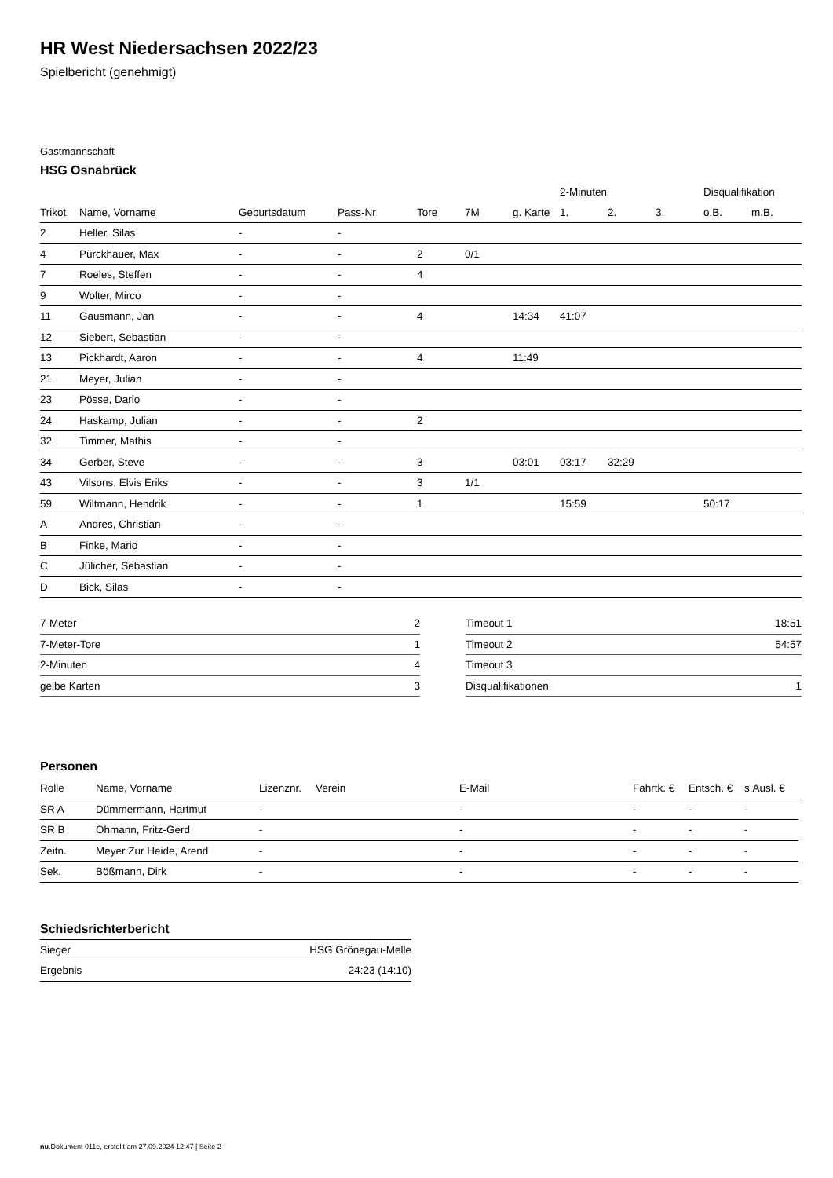HR West Niedersachsen 2022/23
Spielbericht (genehmigt)
Gastmannschaft
HSG Osnabrück
| | | | | | | | 2-Minuten | | | Disqualifikation | |
| --- | --- | --- | --- | --- | --- | --- | --- | --- | --- | --- | --- |
| Trikot | Name, Vorname | Geburtsdatum | Pass-Nr | Tore | 7M | g. Karte | 1. | 2. | 3. | o.B. | m.B. |
| 2 | Heller, Silas | - | - | | | | | | | | |
| 4 | Pürckhauer, Max | - | - | 2 | 0/1 | | | | | | |
| 7 | Roeles, Steffen | - | - | 4 | | | | | | | |
| 9 | Wolter, Mirco | - | - | | | | | | | | |
| 11 | Gausmann, Jan | - | - | 4 | | 14:34 | 41:07 | | | | |
| 12 | Siebert, Sebastian | - | - | | | | | | | | |
| 13 | Pickhardt, Aaron | - | - | 4 | | 11:49 | | | | | |
| 21 | Meyer, Julian | - | - | | | | | | | | |
| 23 | Pösse, Dario | - | - | | | | | | | | |
| 24 | Haskamp, Julian | - | - | 2 | | | | | | | |
| 32 | Timmer, Mathis | - | - | | | | | | | | |
| 34 | Gerber, Steve | - | - | 3 | | 03:01 | 03:17 | 32:29 | | | |
| 43 | Vilsons, Elvis Eriks | - | - | 3 | 1/1 | | | | | | |
| 59 | Wiltmann, Hendrik | - | - | 1 | | | 15:59 | | | 50:17 | |
| A | Andres, Christian | - | - | | | | | | | | |
| B | Finke, Mario | - | - | | | | | | | | |
| C | Jülicher, Sebastian | - | - | | | | | | | | |
| D | Bick, Silas | - | - | | | | | | | | |
| 7-Meter | 2 |
| 7-Meter-Tore | 1 |
| 2-Minuten | 4 |
| gelbe Karten | 3 |
| Timeout 1 | 18:51 |
| Timeout 2 | 54:57 |
| Timeout 3 | |
| Disqualifikationen | 1 |
Personen
| Rolle | Name, Vorname | Lizenznr. | Verein | E-Mail | Fahrtk. € | Entsch. € | s.Ausl. € |
| --- | --- | --- | --- | --- | --- | --- | --- |
| SR A | Dümmermann, Hartmut | - | | - | - | - | - |
| SR B | Ohmann, Fritz-Gerd | - | | - | - | - | - |
| Zeitn. | Meyer Zur Heide, Arend | - | | - | - | - | - |
| Sek. | Bößmann, Dirk | - | | - | - | - | - |
Schiedsrichterbericht
| Sieger | HSG Grönegau-Melle |
| Ergebnis | 24:23 (14:10) |
nu.Dokument 011e, erstellt am 27.09.2024 12:47 | Seite 2